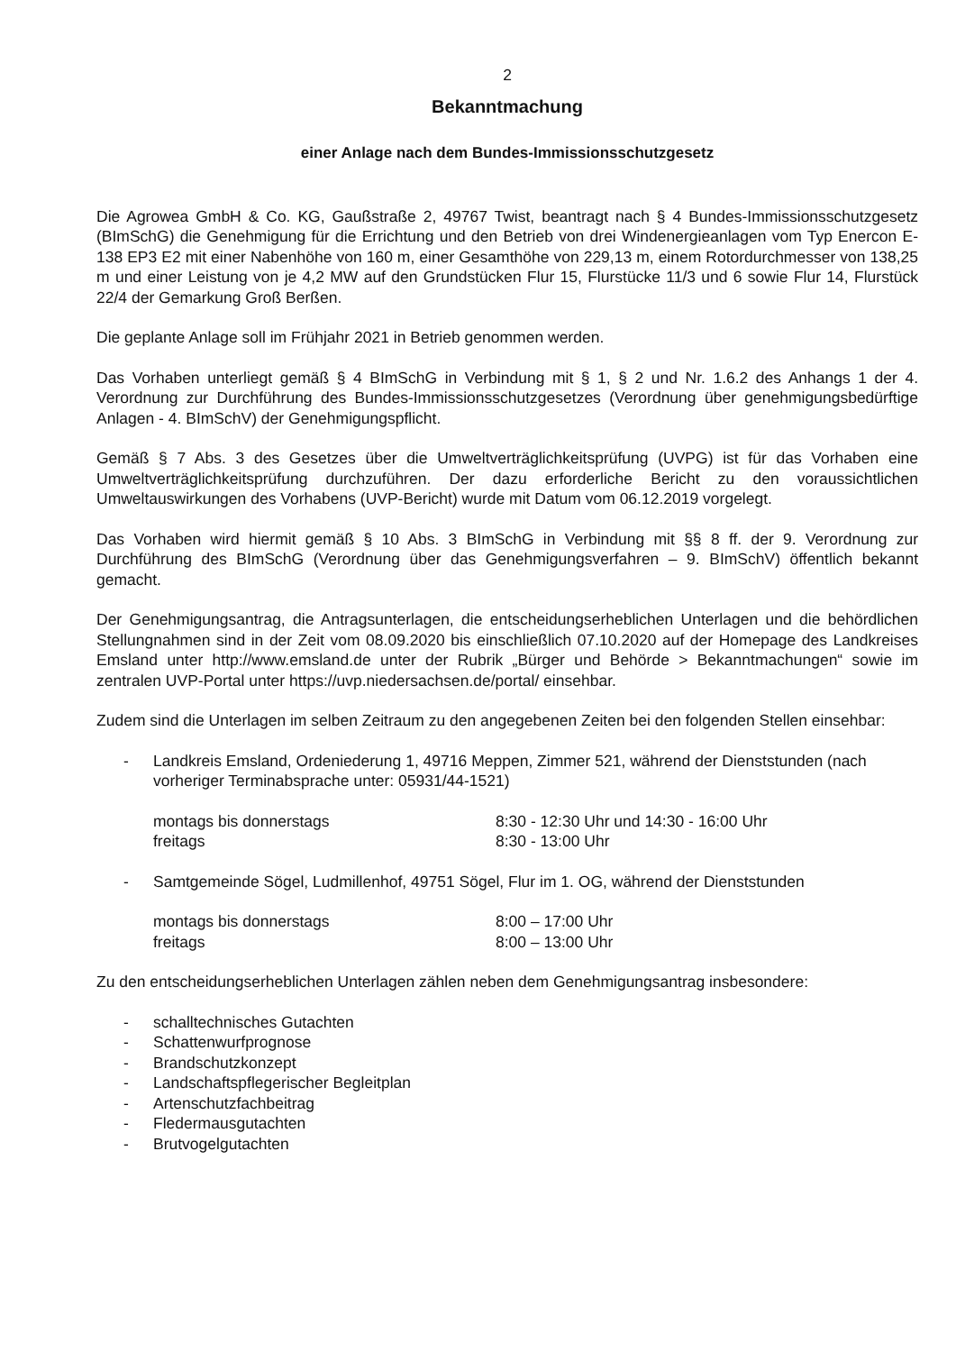2
Bekanntmachung
einer Anlage nach dem Bundes-Immissionsschutzgesetz
Die Agrowea GmbH & Co. KG, Gaußstraße 2, 49767 Twist, beantragt nach § 4 Bundes-Immissionsschutzgesetz (BImSchG) die Genehmigung für die Errichtung und den Betrieb von drei Windenergieanlagen vom Typ Enercon E-138 EP3 E2 mit einer Nabenhöhe von 160 m, einer Gesamthöhe von 229,13 m, einem Rotordurchmesser von 138,25 m und einer Leistung von je 4,2 MW auf den Grundstücken Flur 15, Flurstücke 11/3 und 6 sowie Flur 14, Flurstück 22/4 der Gemarkung Groß Berßen.
Die geplante Anlage soll im Frühjahr 2021 in Betrieb genommen werden.
Das Vorhaben unterliegt gemäß § 4 BImSchG in Verbindung mit § 1, § 2 und Nr. 1.6.2 des Anhangs 1 der 4. Verordnung zur Durchführung des Bundes-Immissionsschutzgesetzes (Verordnung über genehmigungsbedürftige Anlagen - 4. BImSchV) der Genehmigungspflicht.
Gemäß § 7 Abs. 3 des Gesetzes über die Umweltverträglichkeitsprüfung (UVPG) ist für das Vorhaben eine Umweltverträglichkeitsprüfung durchzuführen. Der dazu erforderliche Bericht zu den voraussichtlichen Umweltauswirkungen des Vorhabens (UVP-Bericht) wurde mit Datum vom 06.12.2019 vorgelegt.
Das Vorhaben wird hiermit gemäß § 10 Abs. 3 BImSchG in Verbindung mit §§ 8 ff. der 9. Verordnung zur Durchführung des BImSchG (Verordnung über das Genehmigungsverfahren – 9. BImSchV) öffentlich bekannt gemacht.
Der Genehmigungsantrag, die Antragsunterlagen, die entscheidungserheblichen Unterlagen und die behördlichen Stellungnahmen sind in der Zeit vom 08.09.2020 bis einschließlich 07.10.2020 auf der Homepage des Landkreises Emsland unter http://www.emsland.de unter der Rubrik „Bürger und Behörde > Bekanntmachungen“ sowie im zentralen UVP-Portal unter https://uvp.niedersachsen.de/portal/ einsehbar.
Zudem sind die Unterlagen im selben Zeitraum zu den angegebenen Zeiten bei den folgenden Stellen einsehbar:
- Landkreis Emsland, Ordeniederung 1, 49716 Meppen, Zimmer 521, während der Dienststunden (nach vorheriger Terminabsprache unter: 05931/44-1521)
montags bis donnerstags 8:30 - 12:30 Uhr und 14:30 - 16:00 Uhr
freitags 8:30 - 13:00 Uhr
- Samtgemeinde Sögel, Ludmillenhof, 49751 Sögel, Flur im 1. OG, während der Dienststunden
montags bis donnerstags 8:00 – 17:00 Uhr
freitags 8:00 – 13:00 Uhr
Zu den entscheidungserheblichen Unterlagen zählen neben dem Genehmigungsantrag insbesondere:
- schalltechnisches Gutachten
- Schattenwurfprognose
- Brandschutzkonzept
- Landschaftspflegerischer Begleitplan
- Artenschutzfachbeitrag
- Fledermausgutachten
- Brutvogelgutachten